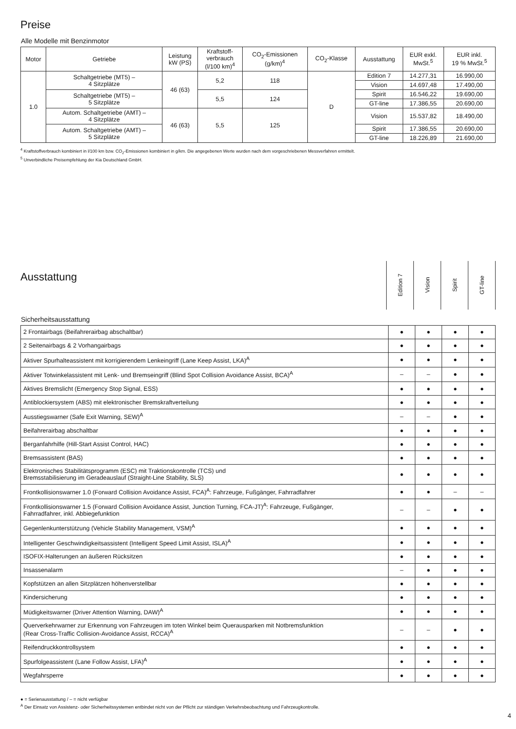Preise
Alle Modelle mit Benzinmotor
| Motor | Getriebe | Leistung kW (PS) | Kraftstoff- verbrauch (l/100 km)<sup>4</sup> | CO<sub>2</sub>-Emissionen (g/km)<sup>4</sup> | CO<sub>2</sub>-Klasse | Ausstattung | EUR exkl. MwSt.<sup>5</sup> | EUR inkl. 19 % MwSt.<sup>5</sup> |
| --- | --- | --- | --- | --- | --- | --- | --- | --- |
| 1.0 | Schaltgetriebe (MT5) – 4 Sitzplätze | 46 (63) | 5,2 | 118 | D | Edition 7 | 14.277,31 | 16.990,00 |
| | | | | | | Vision | 14.697,48 | 17.490,00 |
| | Schaltgetriebe (MT5) – 5 Sitzplätze | | 5,5 | 124 | | Spirit | 16.546,22 | 19.690,00 |
| | | | | | | GT-line | 17.386,55 | 20.690,00 |
| | Autom. Schaltgetriebe (AMT) – 4 Sitzplätze | 46 (63) | 5,5 | 125 | | Vision | 15.537,82 | 18.490,00 |
| | Autom. Schaltgetriebe (AMT) – 5 Sitzplätze | | | | | Spirit | 17.386,55 | 20.690,00 |
| | | | | | | GT-line | 18.226,89 | 21.690,00 |
<sup>4</sup> Kraftstoffverbrauch kombiniert in l/100 km bzw. CO<sub>2</sub>-Emissionen kombiniert in g/km. Die angegebenen Werte wurden nach dem vorgeschriebenen Messverfahren ermittelt.
<sup>5</sup> Unverbindliche Preisempfehlung der Kia Deutschland GmbH.
Ausstattung
Edition 7
Vision
Spirit
GT-line
Sicherheitsausstattung
| 2 Frontairbags (Beifahrerairbag abschaltbar) | ● | ● | ● | ● |
| 2 Seitenairbags & 2 Vorhangairbags | ● | ● | ● | ● |
| Aktiver Spurhalteassistent mit korrigierendem Lenkeingriff (Lane Keep Assist, LKA)<sup>A</sup> | ● | ● | ● | ● |
| Aktiver Totwinkelassistent mit Lenk- und Bremseingriff (Blind Spot Collision Avoidance Assist, BCA)<sup>A</sup> | – | – | ● | ● |
| Aktives Bremslicht (Emergency Stop Signal, ESS) | ● | ● | ● | ● |
| Antiblockiersystem (ABS) mit elektronischer Bremskraftverteilung | ● | ● | ● | ● |
| Ausstiegswarner (Safe Exit Warning, SEW)<sup>A</sup> | – | – | ● | ● |
| Beifahrerairbag abschaltbar | ● | ● | ● | ● |
| Berganfahrhilfe (Hill-Start Assist Control, HAC) | ● | ● | ● | ● |
| Bremsassistent (BAS) | ● | ● | ● | ● |
| Elektronisches Stabilitätsprogramm (ESC) mit Traktionskontrolle (TCS) und Bremsstabilisierung im Geradeauslauf (Straight-Line Stability, SLS) | ● | ● | ● | ● |
| Frontkollisionswarner 1.0 (Forward Collision Avoidance Assist, FCA)<sup>A</sup>: Fahrzeuge, Fußgänger, Fahrradfahrer | ● | ● | – | – |
| Frontkollisionswarner 1.5 (Forward Collision Avoidance Assist, Junction Turning, FCA-JT)<sup>A</sup>: Fahrzeuge, Fußgänger, Fahrradfahrer, inkl. Abbiegefunktion | – | – | ● | ● |
| Gegenlenkunterstützung (Vehicle Stability Management, VSM)<sup>A</sup> | ● | ● | ● | ● |
| Intelligenter Geschwindigkeitsassistent (Intelligent Speed Limit Assist, ISLA)<sup>A</sup> | ● | ● | ● | ● |
| ISOFIX-Halterungen an äußeren Rücksitzen | ● | ● | ● | ● |
| Insassenalarm | – | ● | ● | ● |
| Kopfstützen an allen Sitzplätzen höhenverstellbar | ● | ● | ● | ● |
| Kindersicherung | ● | ● | ● | ● |
| Müdigkeitswarner (Driver Attention Warning, DAW)<sup>A</sup> | ● | ● | ● | ● |
| Querverkehrwarner zur Erkennung von Fahrzeugen im toten Winkel beim Querausparken mit Notbremsfunktion (Rear Cross-Traffic Collision-Avoidance Assist, RCCA)<sup>A</sup> | – | – | ● | ● |
| Reifendruckkontrollsystem | ● | ● | ● | ● |
| Spurfolgeassistent (Lane Follow Assist, LFA)<sup>A</sup> | ● | ● | ● | ● |
| Wegfahrsperre | ● | ● | ● | ● |
● = Serienausstattung / – = nicht verfügbar
<sup>A</sup> Der Einsatz von Assistenz- oder Sicherheitssystemen entbindet nicht von der Pflicht zur ständigen Verkehrsbeobachtung und Fahrzeugkontrolle.
4